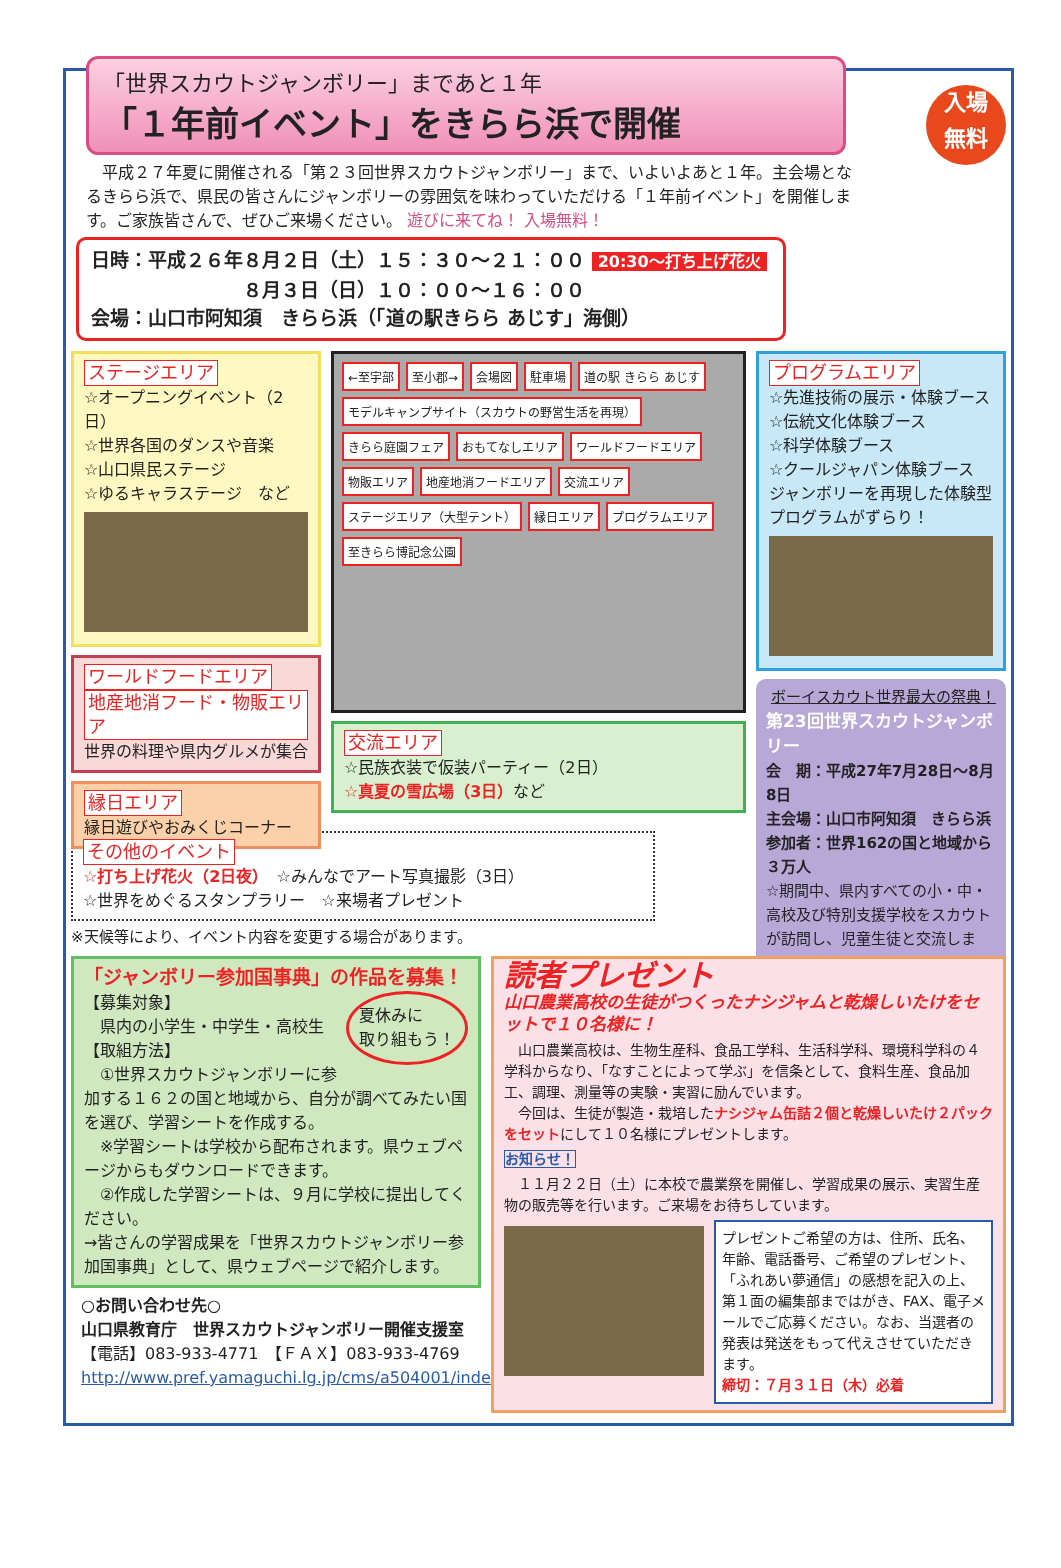「世界スカウトジャンボリー」まであと１年
「１年前イベント」をきらら浜で開催
入場
無料
　平成２７年夏に開催される「第２３回世界スカウトジャンボリー」まで、いよいよあと１年。主会場となるきらら浜で、県民の皆さんにジャンボリーの雰囲気を味わっていただける「１年前イベント」を開催します。ご家族皆さんで、ぜひご来場ください。 遊びに来てね！ 入場無料！
日時：平成２６年８月２日（土）１５：３０～２１：００ 20:30～打ち上げ花火
　　　　　　　　８月３日（日）１０：００～１６：００
会場：山口市阿知須　きらら浜（「道の駅きらら あじす」海側）
ステージエリア
☆オープニングイベント（2日）
☆世界各国のダンスや音楽
☆山口県民ステージ
☆ゆるキャラステージ　など
ワールドフードエリア
地産地消フード・物販エリア
世界の料理や県内グルメが集合
縁日エリア
縁日遊びやおみくじコーナー
←至宇部 至小郡→ 会場図 駐車場 道の駅 きらら あじす モデルキャンプサイト（スカウトの野営生活を再現） きらら庭園フェア おもてなしエリア ワールドフードエリア 物販エリア 地産地消フードエリア 交流エリア ステージエリア（大型テント） 縁日エリア プログラムエリア 至きらら博記念公園
交流エリア
☆民族衣装で仮装パーティー（2日）
☆真夏の雪広場（3日）など
プログラムエリア
☆先進技術の展示・体験ブース
☆伝統文化体験ブース
☆科学体験ブース
☆クールジャパン体験ブース
ジャンボリーを再現した体験型プログラムがずらり！
ボーイスカウト世界最大の祭典！
第23回世界スカウトジャンボリー
会　期：平成27年7月28日～8月8日
主会場：山口市阿知須　きらら浜
参加者：世界162の国と地域から３万人
☆期間中、県内すべての小・中・高校及び特別支援学校をスカウトが訪問し、児童生徒と交流します。
その他のイベント
☆打ち上げ花火（2日夜）　☆みんなでアート写真撮影（3日）
☆世界をめぐるスタンプラリー　☆来場者プレゼント
※天候等により、イベント内容を変更する場合があります。
「ジャンボリー参加国事典」の作品を募集！
夏休みに
取り組もう！ 【募集対象】
　県内の小学生・中学生・高校生
【取組方法】
　①世界スカウトジャンボリーに参加する１６２の国と地域から、自分が調べてみたい国を選び、学習シートを作成する。
　※学習シートは学校から配布されます。県ウェブページからもダウンロードできます。
　②作成した学習シートは、９月に学校に提出してください。
→皆さんの学習成果を「世界スカウトジャンボリー参加国事典」として、県ウェブページで紹介します。
○お問い合わせ先○
山口県教育庁　世界スカウトジャンボリー開催支援室
【電話】083-933-4771　【ＦＡＸ】083-933-4769
http://www.pref.yamaguchi.lg.jp/cms/a504001/index/
読者プレゼント
山口農業高校の生徒がつくったナシジャムと乾燥しいたけをセットで１０名様に！
　山口農業高校は、生物生産科、食品工学科、生活科学科、環境科学科の４学科からなり、「なすことによって学ぶ」を信条として、食料生産、食品加工、調理、測量等の実験・実習に励んでいます。
　今回は、生徒が製造・栽培したナシジャム缶詰２個と乾燥しいたけ２パックをセットにして１０名様にプレゼントします。
お知らせ！
　１１月２２日（土）に本校で農業祭を開催し、学習成果の展示、実習生産物の販売等を行います。ご来場をお待ちしています。
プレゼントご希望の方は、住所、氏名、年齢、電話番号、ご希望のプレゼント、「ふれあい夢通信」の感想を記入の上、第１面の編集部まではがき、FAX、電子メールでご応募ください。なお、当選者の発表は発送をもって代えさせていただきます。
締切：７月３１日（木）必着